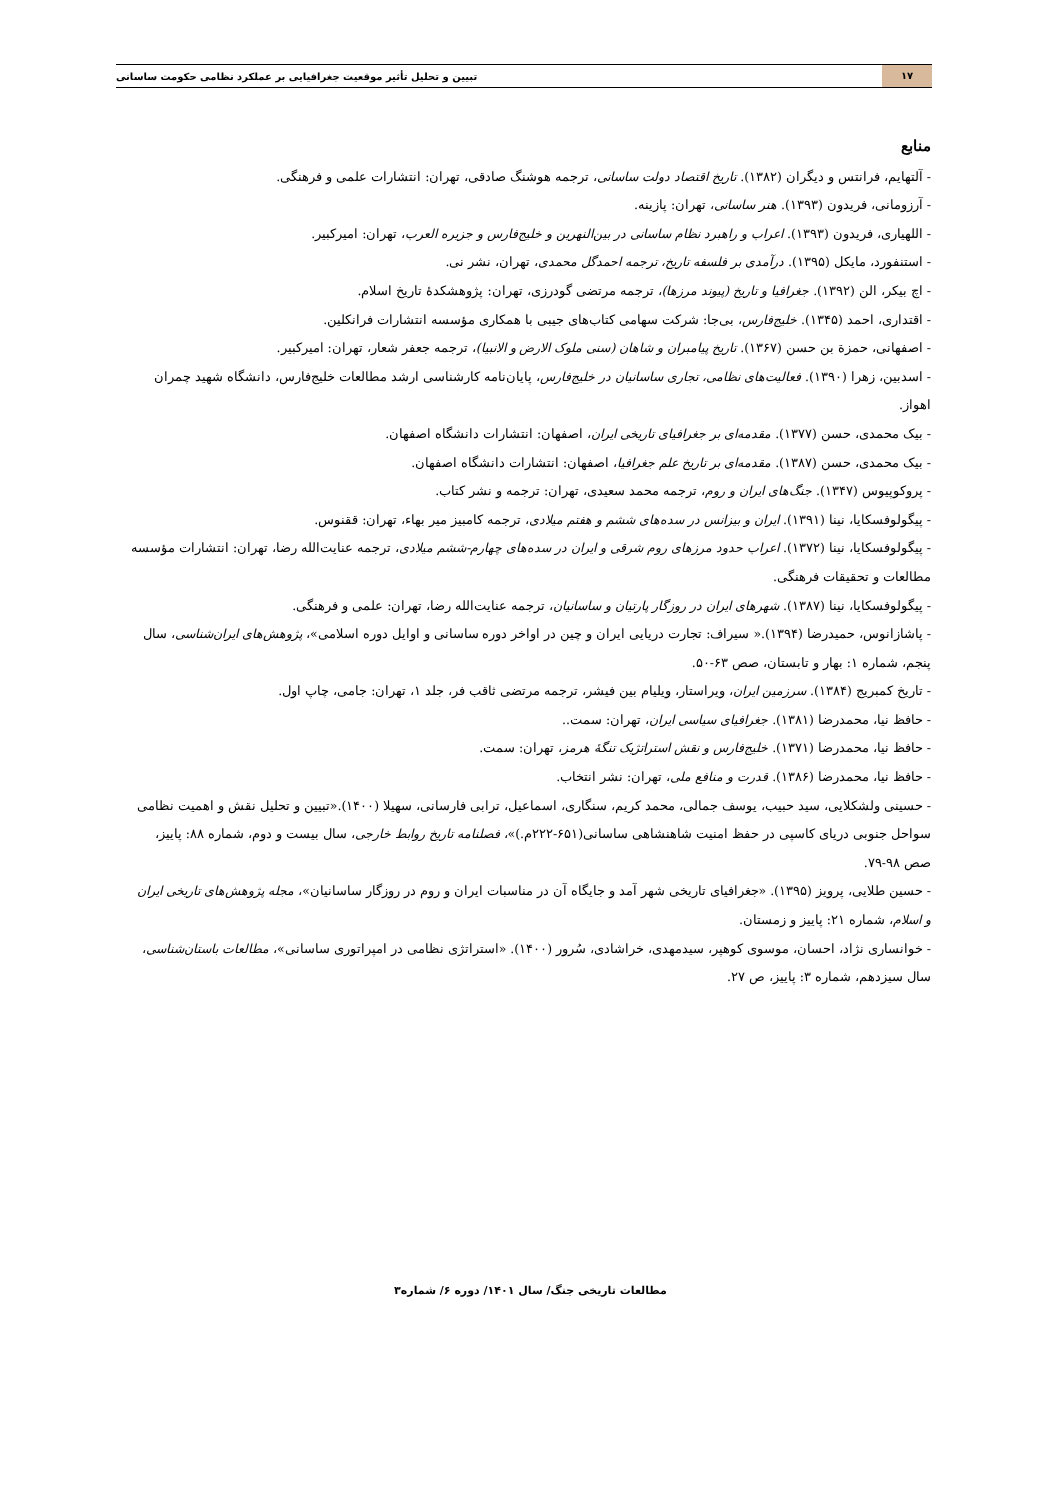تبیین و تحلیل تأثیر موقعیت جغرافیایی بر عملکرد نظامی حکومت ساسانی ۱۷
منابع
- آلتهایم، فرانتس و دیگران (۱۳۸۲). تاریخ اقتصاد دولت ساسانی، ترجمه هوشنگ صادقی، تهران: انتشارات علمی و فرهنگی.
- آرزومانی، فریدون (۱۳۹۳). هنر ساسانی، تهران: پازینه.
- اللهیاری، فریدون (۱۳۹۳). اعراب و راهبرد نظام ساسانی در بین‌النهرین و خلیج‌فارس و جزیره العرب، تهران: امیرکبیر.
- استنفورد، مایکل (۱۳۹۵). درآمدی بر فلسفه تاریخ، ترجمه احمدگل محمدی، تهران، نشر نی.
- اچ بیکر، الن (۱۳۹۲). جغرافیا و تاریخ (پیوند مرزها)، ترجمه مرتضی گودرزی، تهران: پژوهشکدهٔ تاریخ اسلام.
- اقتداری، احمد (۱۳۴۵). خلیج‌فارس، بی‌جا: شرکت سهامی کتاب‌های جیبی با همکاری مؤسسه انتشارات فرانکلین.
- اصفهانی، حمزة بن حسن (۱۳۶۷). تاریخ پیامبران و شاهان (سنی ملوک الارض و الانبیا)، ترجمه جعفر شعار، تهران: امیرکبیر.
- اسدبین، زهرا (۱۳۹۰). فعالیت‌های نظامی، تجاری ساسانیان در خلیج‌فارس، پایان‌نامه کارشناسی ارشد مطالعات خلیج‌فارس، دانشگاه شهید چمران اهواز.
- بیک محمدی، حسن (۱۳۷۷). مقدمه‌ای بر جغرافیای تاریخی ایران، اصفهان: انتشارات دانشگاه اصفهان.
- بیک محمدی، حسن (۱۳۸۷). مقدمه‌ای بر تاریخ علم جغرافیا، اصفهان: انتشارات دانشگاه اصفهان.
- پروکوپیوس (۱۳۴۷). جنگ‌های ایران و روم، ترجمه محمد سعیدی، تهران: ترجمه و نشر کتاب.
- پیگولوفسکایا، نینا (۱۳۹۱). ایران و بیزانس در سده‌های ششم و هفتم میلادی، ترجمه کامبیز میر بهاء، تهران: ققنوس.
- پیگولوفسکایا، نینا (۱۳۷۲). اعراب حدود مرزهای روم شرقی و ایران در سده‌های چهارم-ششم میلادی، ترجمه عنایت‌الله رضا، تهران: انتشارات مؤسسه مطالعات و تحقیقات فرهنگی.
- پیگولوفسکایا، نینا (۱۳۸۷). شهرهای ایران در روزگار پارتیان و ساسانیان، ترجمه عنایت‌الله رضا، تهران: علمی و فرهنگی.
- پاشازانوس، حمیدرضا (۱۳۹۴).« سیراف: تجارت دریایی ایران و چین در اواخر دوره ساسانی و اوایل دوره اسلامی»، پژوهش‌های ایران‌شناسی، سال پنجم، شماره ۱: بهار و تابستان، صص ۶۳-۵۰.
- تاریخ کمبریج (۱۳۸۴). سرزمین ایران، ویراستار، ویلیام بین فیشر، ترجمه مرتضی ثاقب فر، جلد ۱، تهران: جامی، چاپ اول.
- حافظ نیا، محمدرضا (۱۳۸۱). جغرافیای سیاسی ایران، تهران: سمت..
- حافظ نیا، محمدرضا (۱۳۷۱). خلیج‌فارس و نقش استراتژیک تنگهٔ هرمز، تهران: سمت.
- حافظ نیا، محمدرضا (۱۳۸۶). قدرت و منافع ملی، تهران: نشر انتخاب.
- حسینی ولشکلایی، سید حبیب، یوسف جمالی، محمد کریم، سنگاری، اسماعیل، ترابی فارسانی، سهیلا (۱۴۰۰).«تبیین و تحلیل نقش و اهمیت نظامی سواحل جنوبی دریای کاسپی در حفظ امنیت شاهنشاهی ساسانی(۶۵۱-۲۲۲م.)»، فصلنامه تاریخ روابط خارجی، سال بیست و دوم، شماره ۸۸: پاییز، صص ۹۸-۷۹.
- حسین طلایی، پرویز (۱۳۹۵). «جغرافیای تاریخی شهر آمد و جایگاه آن در مناسبات ایران و روم در روزگار ساسانیان»، مجله پژوهش‌های تاریخی ایران و اسلام، شماره ۲۱: پاییز و زمستان.
- خوانساری نژاد، احسان، موسوی کوهپر، سیدمهدی، خراشادی، سُرور (۱۴۰۰). «استراتژی نظامی در امپراتوری ساسانی»، مطالعات باستان‌شناسی، سال سیزدهم، شماره ۳: پاییز، ص ۲۷.
مطالعات تاریخی جنگ/ سال ۱۴۰۱/ دوره ۶/ شماره۳